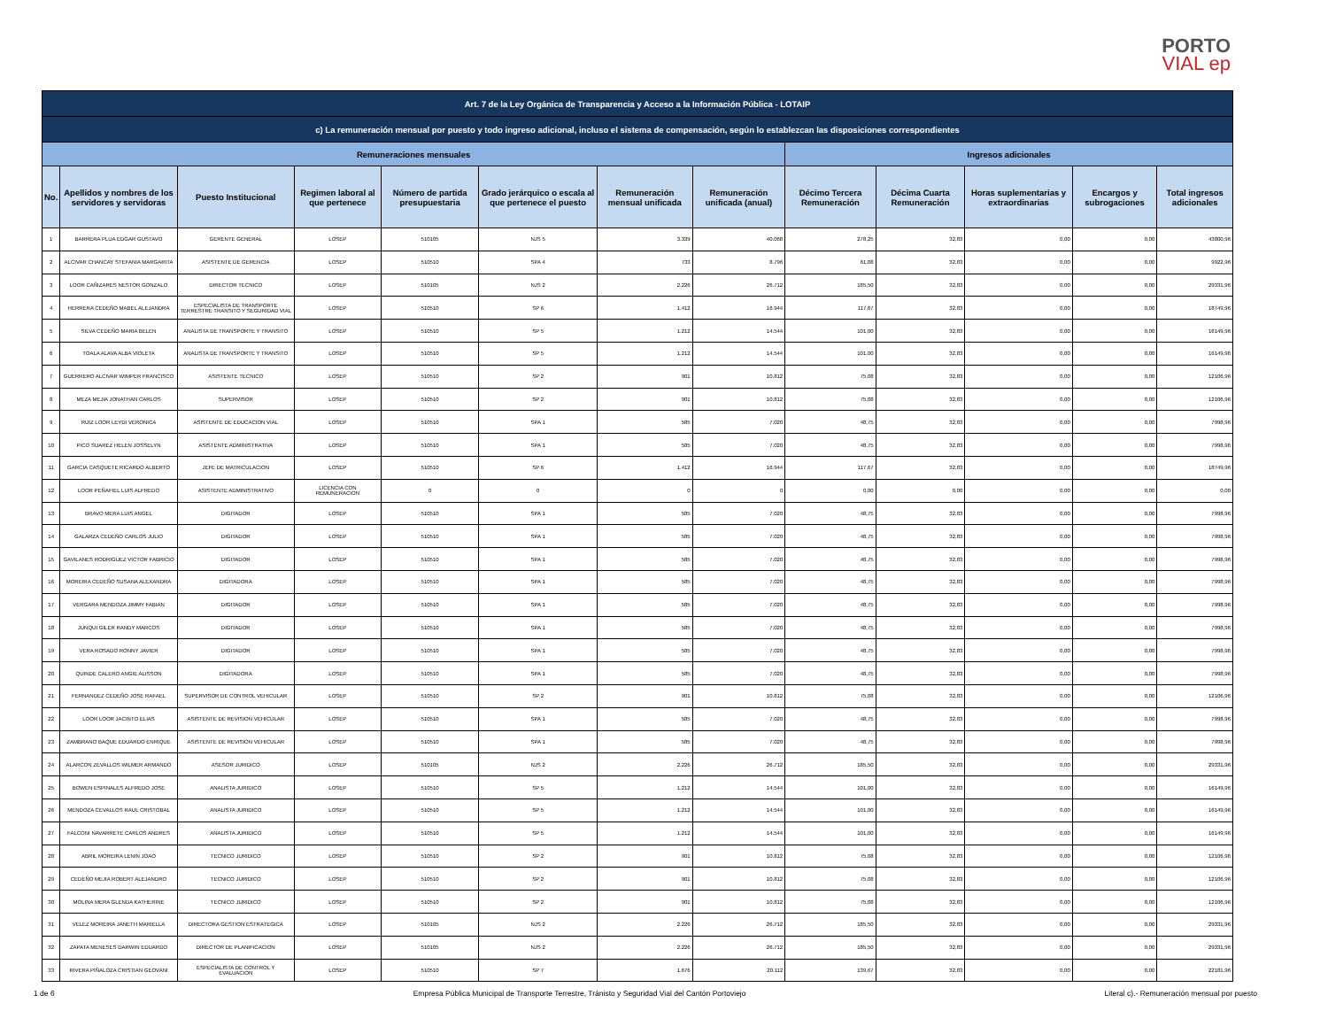PORTO
VIAL ep
| Art. 7 de la Ley Orgánica de Transparencia y Acceso a la Información Pública - LOTAIP | | | | | | | | | | | | |
| --- | --- | --- | --- | --- | --- | --- | --- | --- | --- | --- | --- | --- |
| c) La remuneración mensual por puesto y todo ingreso adicional, incluso el sistema de compensación, según lo establezcan las disposiciones correspondientes | | | | | | | | | | | | |
| Remuneraciones mensuales | | | | | | | | Ingresos adicionales | | | | |
| No. | Apellidos y nombres de los servidores y servidoras | Puesto Institucional | Regimen laboral al que pertenece | Número de partida presupuestaria | Grado jerárquico o escala al que pertenece el puesto | Remuneración mensual unificada | Remuneración unificada (anual) | Décimo Tercera Remuneración | Décima Cuarta Remuneración | Horas suplementarias y extraordinarias | Encargos y subrogaciones | Total ingresos adicionales |
| 1 | BARRERA PLUA EDGAR GUSTAVO | GERENTE GENERAL | LOSEP | 510105 | NJS 5 | 3.339 | 40.068 | 278,25 | 32,83 | 0,00 | 0,00 | 43800,96 |
| 2 | ALCIVAR CHANCAY STEFANIA MARGARITA | ASISTENTE DE GERENCIA | LOSEP | 510510 | SPA 4 | 733 | 8.796 | 61,08 | 32,83 | 0,00 | 0,00 | 9922,96 |
| 3 | LOOR CAÑIZARES NESTOR GONZALO | DIRECTOR TECNICO | LOSEP | 510105 | NJS 2 | 2.226 | 26.712 | 185,50 | 32,83 | 0,00 | 0,00 | 29331,96 |
| 4 | HERRERA CEDEÑO MABEL ALEJANDRA | ESPECIALISTA DE TRANSPORTE TERRESTRE TRANSITO Y SEGURIDAD VIAL | LOSEP | 510510 | SP 6 | 1.412 | 16.944 | 117,67 | 32,83 | 0,00 | 0,00 | 18749,96 |
| 5 | SILVA CEDEÑO MARIA BELEN | ANALISTA DE TRANSPORTE Y TRANSITO | LOSEP | 510510 | SP 5 | 1.212 | 14.544 | 101,00 | 32,83 | 0,00 | 0,00 | 16149,96 |
| 6 | TOALA ALAVA ALBA VIOLETA | ANALISTA DE TRANSPORTE Y TRANSITO | LOSEP | 510510 | SP 5 | 1.212 | 14.544 | 101,00 | 32,83 | 0,00 | 0,00 | 16149,96 |
| 7 | GUERRERO ALCIVAR WIMPER FRANCISCO | ASISTENTE TECNICO | LOSEP | 510510 | SP 2 | 901 | 10.812 | 75,08 | 32,83 | 0,00 | 0,00 | 12106,96 |
| 8 | MEZA MEJIA JONATHAN CARLOS | SUPERVISOR | LOSEP | 510510 | SP 2 | 901 | 10.812 | 75,08 | 32,83 | 0,00 | 0,00 | 12106,96 |
| 9 | RUIZ LOOR LEYDI VERONICA | ASISTENTE DE EDUCACION VIAL | LOSEP | 510510 | SPA 1 | 585 | 7.020 | 48,75 | 32,83 | 0,00 | 0,00 | 7998,96 |
| 10 | PICO SUAREZ HELEN JOSSELYN | ASISTENTE ADMINISTRATIVA | LOSEP | 510510 | SPA 1 | 585 | 7.020 | 48,75 | 32,83 | 0,00 | 0,00 | 7998,96 |
| 11 | GARCIA CASQUETE RICARDO ALBERTO | JEFE DE MATRICULACION | LOSEP | 510510 | SP 6 | 1.412 | 16.944 | 117,67 | 32,83 | 0,00 | 0,00 | 18749,96 |
| 12 | LOOR PEÑAFIEL LUIS ALFREDO | ASISTENTE ADMINISTRATIVO | LICENCIA CON REMUNERACION | 0 | 0 | 0 | 0 | 0,00 | 0,00 | 0,00 | 0,00 | 0,00 |
| 13 | BRAVO MERA LUIS ANGEL | DIGITADOR | LOSEP | 510510 | SPA 1 | 585 | 7.020 | 48,75 | 32,83 | 0,00 | 0,00 | 7998,96 |
| 14 | GALARZA CEDEÑO CARLOS JULIO | DIGITADOR | LOSEP | 510510 | SPA 1 | 585 | 7.020 | 48,75 | 32,83 | 0,00 | 0,00 | 7998,96 |
| 15 | GAVILANES RODRIGUEZ VICTOR FABRICIO | DIGITADOR | LOSEP | 510510 | SPA 1 | 585 | 7.020 | 48,75 | 32,83 | 0,00 | 0,00 | 7998,96 |
| 16 | MOREIRA CEDEÑO SUSANA ALEXANDRA | DIGITADORA | LOSEP | 510510 | SPA 1 | 585 | 7.020 | 48,75 | 32,83 | 0,00 | 0,00 | 7998,96 |
| 17 | VERGARA MENDOZA JIMMY FABIAN | DIGITADOR | LOSEP | 510510 | SPA 1 | 585 | 7.020 | 48,75 | 32,83 | 0,00 | 0,00 | 7998,96 |
| 18 | JUNQUI GILER RANDY MARCOS | DIGITADOR | LOSEP | 510510 | SPA 1 | 585 | 7.020 | 48,75 | 32,83 | 0,00 | 0,00 | 7998,96 |
| 19 | VERA ROSADO RONNY JAVIER | DIGITADOR | LOSEP | 510510 | SPA 1 | 585 | 7.020 | 48,75 | 32,83 | 0,00 | 0,00 | 7998,96 |
| 20 | QUINDE CALERO ANGIE ALISSON | DIGITADORA | LOSEP | 510510 | SPA 1 | 585 | 7.020 | 48,75 | 32,83 | 0,00 | 0,00 | 7998,96 |
| 21 | FERNANDEZ CEDEÑO JOSE RAFAEL | SUPERVISOR DE CONTROL VEHICULAR | LOSEP | 510510 | SP 2 | 901 | 10.812 | 75,08 | 32,83 | 0,00 | 0,00 | 12106,96 |
| 22 | LOOR LOOR JACINTO ELIAS | ASISTENTE DE REVISION VEHICULAR | LOSEP | 510510 | SPA 1 | 585 | 7.020 | 48,75 | 32,83 | 0,00 | 0,00 | 7998,96 |
| 23 | ZAMBRANO BAQUE EDUARDO ENRIQUE | ASISTENTE DE REVISION VEHICULAR | LOSEP | 510510 | SPA 1 | 585 | 7.020 | 48,75 | 32,83 | 0,00 | 0,00 | 7998,96 |
| 24 | ALARCON ZEVALLOS WILMER ARMANDO | ASESOR JURIDICO | LOSEP | 510105 | NJS 2 | 2.226 | 26.712 | 185,50 | 32,83 | 0,00 | 0,00 | 29331,96 |
| 25 | BOWEN ESPINALES ALFREDO JOSE | ANALISTA JURIDICO | LOSEP | 510510 | SP 5 | 1.212 | 14.544 | 101,00 | 32,83 | 0,00 | 0,00 | 16149,96 |
| 26 | MENDOZA CEVALLOS RAUL CRISTOBAL | ANALISTA JURIDICO | LOSEP | 510510 | SP 5 | 1.212 | 14.544 | 101,00 | 32,83 | 0,00 | 0,00 | 16149,96 |
| 27 | FALCONI NAVARRETE CARLOS ANDRES | ANALISTA JURIDICO | LOSEP | 510510 | SP 5 | 1.212 | 14.544 | 101,00 | 32,83 | 0,00 | 0,00 | 16149,96 |
| 28 | ABRIL MOREIRA LENIN JOAO | TECNICO JURIDICO | LOSEP | 510510 | SP 2 | 901 | 10.812 | 75,08 | 32,83 | 0,00 | 0,00 | 12106,96 |
| 29 | CEDEÑO MEJIA ROBERT ALEJANDRO | TECNICO JURIDICO | LOSEP | 510510 | SP 2 | 901 | 10.812 | 75,08 | 32,83 | 0,00 | 0,00 | 12106,96 |
| 30 | MOLINA MERA GLENDA KATHERINE | TECNICO JURIDICO | LOSEP | 510510 | SP 2 | 901 | 10.812 | 75,08 | 32,83 | 0,00 | 0,00 | 12106,96 |
| 31 | VELEZ MOREIRA JANETH MARIELLA | DIRECTORA GESTION ESTRATEGICA | LOSEP | 510105 | NJS 2 | 2.226 | 26.712 | 185,50 | 32,83 | 0,00 | 0,00 | 29331,96 |
| 32 | ZAPATA MENESES DARWIN EDUARDO | DIRECTOR DE PLANIFICACION | LOSEP | 510105 | NJS 2 | 2.226 | 26.712 | 185,50 | 32,83 | 0,00 | 0,00 | 29331,96 |
| 33 | RIVERA PIÑALOZA CRISTIAN GEOVANI | ESPECIALISTA DE CONTROL Y EVALUACION | LOSEP | 510510 | SP 7 | 1.676 | 20.112 | 139,67 | 32,83 | 0,00 | 0,00 | 22181,96 |
1 de 6 Empresa Pública Municipal de Transporte Terrestre, Tránisto y Seguridad Vial del Cantón Portoviejo Literal c).- Remuneración mensual por puesto